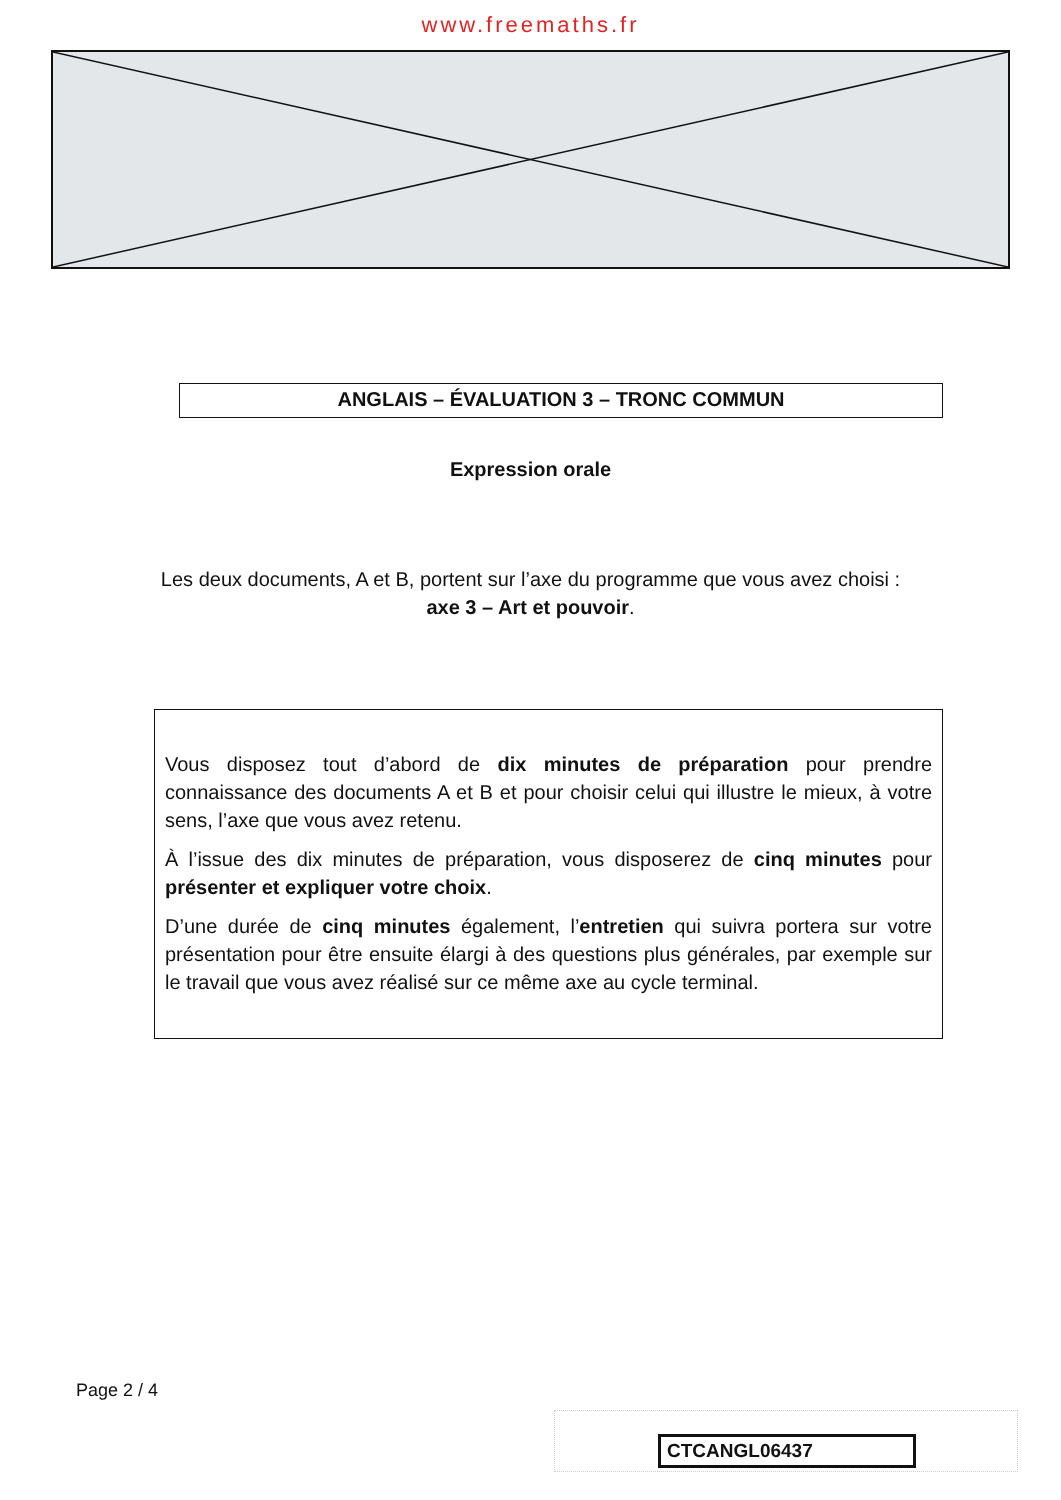www.freemaths.fr
ANGLAIS – ÉVALUATION 3 – TRONC COMMUN
Expression orale
Les deux documents, A et B, portent sur l’axe du programme que vous avez choisi :
axe 3 – Art et pouvoir.
Vous disposez tout d’abord de dix minutes de préparation pour prendre connaissance des documents A et B et pour choisir celui qui illustre le mieux, à votre sens, l’axe que vous avez retenu.
À l’issue des dix minutes de préparation, vous disposerez de cinq minutes pour présenter et expliquer votre choix.
D’une durée de cinq minutes également, l’entretien qui suivra portera sur votre présentation pour être ensuite élargi à des questions plus générales, par exemple sur le travail que vous avez réalisé sur ce même axe au cycle terminal.
Page 2 / 4
CTCANGL06437